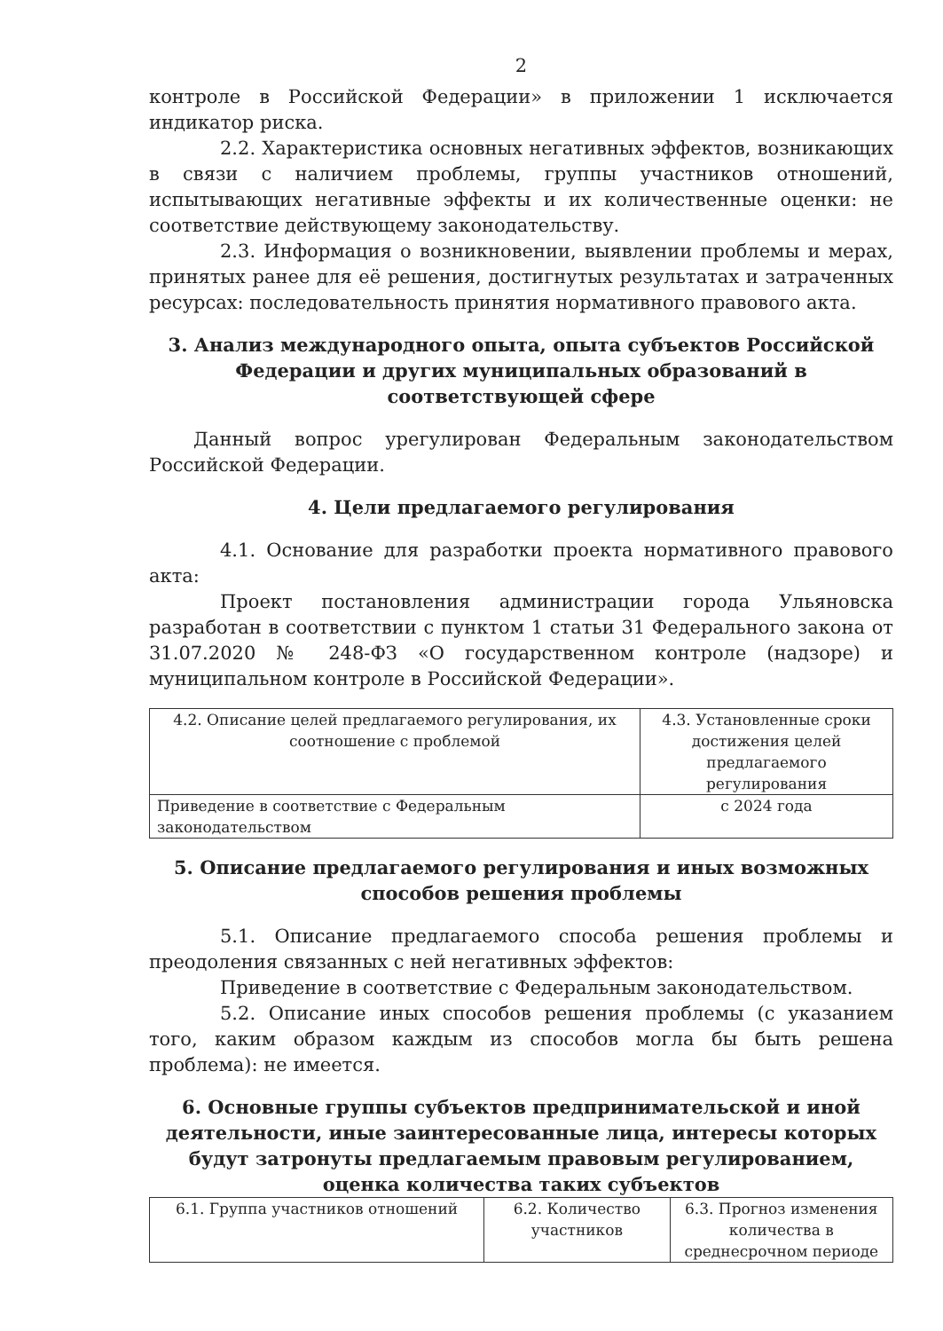2
контроле в Российской Федерации» в приложении 1 исключается индикатор риска.
2.2. Характеристика основных негативных эффектов, возникающих в связи с наличием проблемы, группы участников отношений, испытывающих негативные эффекты и их количественные оценки: не соответствие действующему законодательству.
2.3. Информация о возникновении, выявлении проблемы и мерах, принятых ранее для её решения, достигнутых результатах и затраченных ресурсах: последовательность принятия нормативного правового акта.
3. Анализ международного опыта, опыта субъектов Российской Федерации и других муниципальных образований в соответствующей сфере
Данный вопрос урегулирован Федеральным законодательством Российской Федерации.
4. Цели предлагаемого регулирования
4.1. Основание для разработки проекта нормативного правового акта:
Проект постановления администрации города Ульяновска разработан в соответствии с пунктом 1 статьи 31 Федерального закона от 31.07.2020 № 248-ФЗ «О государственном контроле (надзоре) и муниципальном контроле в Российской Федерации».
| 4.2. Описание целей предлагаемого регулирования, их соотношение с проблемой | 4.3. Установленные сроки достижения целей предлагаемого регулирования |
| Приведение в соответствие с Федеральным законодательством | с 2024 года |
5. Описание предлагаемого регулирования и иных возможных способов решения проблемы
5.1. Описание предлагаемого способа решения проблемы и преодоления связанных с ней негативных эффектов:
Приведение в соответствие с Федеральным законодательством.
5.2. Описание иных способов решения проблемы (с указанием того, каким образом каждым из способов могла бы быть решена проблема): не имеется.
6. Основные группы субъектов предпринимательской и иной деятельности, иные заинтересованные лица, интересы которых будут затронуты предлагаемым правовым регулированием, оценка количества таких субъектов
| 6.1. Группа участников отношений | 6.2. Количество участников | 6.3. Прогноз изменения количества в среднесрочном периоде |